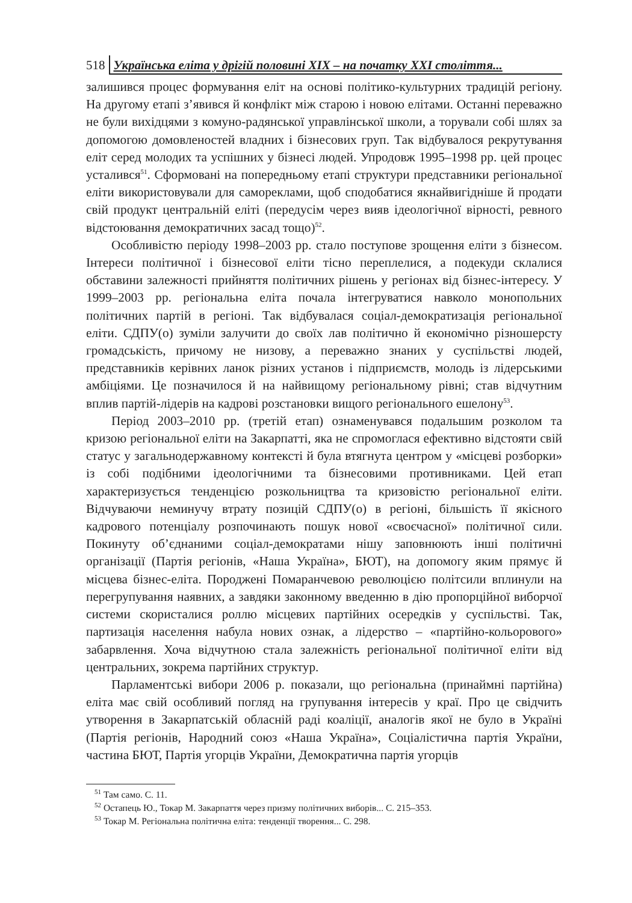518 Українська еліта у дрігій половині ХІХ – на початку ХХІ століття...
залишився процес формування еліт на основі політико-культурних традицій регіону. На другому етапі з’явився й конфлікт між старою і новою елітами. Останні переважно не були вихідцями з комуно-радянської управлінської школи, а торували собі шлях за допомогою домовленостей владних і бізнесових груп. Так відбувалося рекрутування еліт серед молодих та успішних у бізнесі людей. Упродовж 1995–1998 рр. цей процес усталився<sup>51</sup>. Сформовані на попередньому етапі структури представники регіональної еліти використовували для самореклами, щоб сподобатися якнайвигідніше й продати свій продукт центральній еліті (передусім через вияв ідеологічної вірності, ревного відстоювання демократичних засад тощо)<sup>52</sup>.
Особливістю періоду 1998–2003 рр. стало поступове зрощення еліти з бізнесом. Інтереси політичної і бізнесової еліти тісно переплелися, а подекуди склалися обставини залежності прийняття політичних рішень у регіонах від бізнес-інтересу. У 1999–2003 рр. регіональна еліта почала інтегруватися навколо монопольних політичних партій в регіоні. Так відбувалася соціал-демократизація регіональної еліти. СДПУ(о) зуміли залучити до своїх лав політично й економічно різношерсту громадськість, причому не низову, а переважно знаних у суспільстві людей, представників керівних ланок різних установ і підприємств, молодь із лідерськими амбіціями. Це позначилося й на найвищому регіональному рівні; став відчутним вплив партій-лідерів на кадрові розстановки вищого регіонального ешелону<sup>53</sup>.
Період 2003–2010 рр. (третій етап) ознаменувався подальшим розколом та кризою регіональної еліти на Закарпатті, яка не спромоглася ефективно відстояти свій статус у загальнодержавному контексті й була втягнута центром у «місцеві розборки» із собі подібними ідеологічними та бізнесовими противниками. Цей етап характеризується тенденцією розкольництва та кризовістю регіональної еліти. Відчуваючи неминучу втрату позицій СДПУ(о) в регіоні, більшість її якісного кадрового потенціалу розпочинають пошук нової «своєчасної» політичної сили. Покинуту об’єднаними соціал-демократами нішу заповнюють інші політичні організації (Партія регіонів, «Наша Україна», БЮТ), на допомогу яким прямує й місцева бізнес-еліта. Породжені Помаранчевою революцією політсили вплинули на перегрупування наявних, а завдяки законному введенню в дію пропорційної виборчої системи скористалися роллю місцевих партійних осередків у суспільстві. Так, партизація населення набула нових ознак, а лідерство – «партійно-кольорового» забарвлення. Хоча відчутною стала залежність регіональної політичної еліти від центральних, зокрема партійних структур.
Парламентські вибори 2006 р. показали, що регіональна (принаймні партійна) еліта має свій особливий погляд на групування інтересів у краї. Про це свідчить утворення в Закарпатській обласній раді коаліції, аналогів якої не було в Україні (Партія регіонів, Народний союз «Наша Україна», Соціалістична партія України, частина БЮТ, Партія угорців України, Демократична партія угорців
<sup>51</sup> Там само. С. 11.
<sup>52</sup> Остапець Ю., Токар М. Закарпаття через призму політичних виборів... С. 215–353.
<sup>53</sup> Токар М. Регіональна політична еліта: тенденції творення... С. 298.